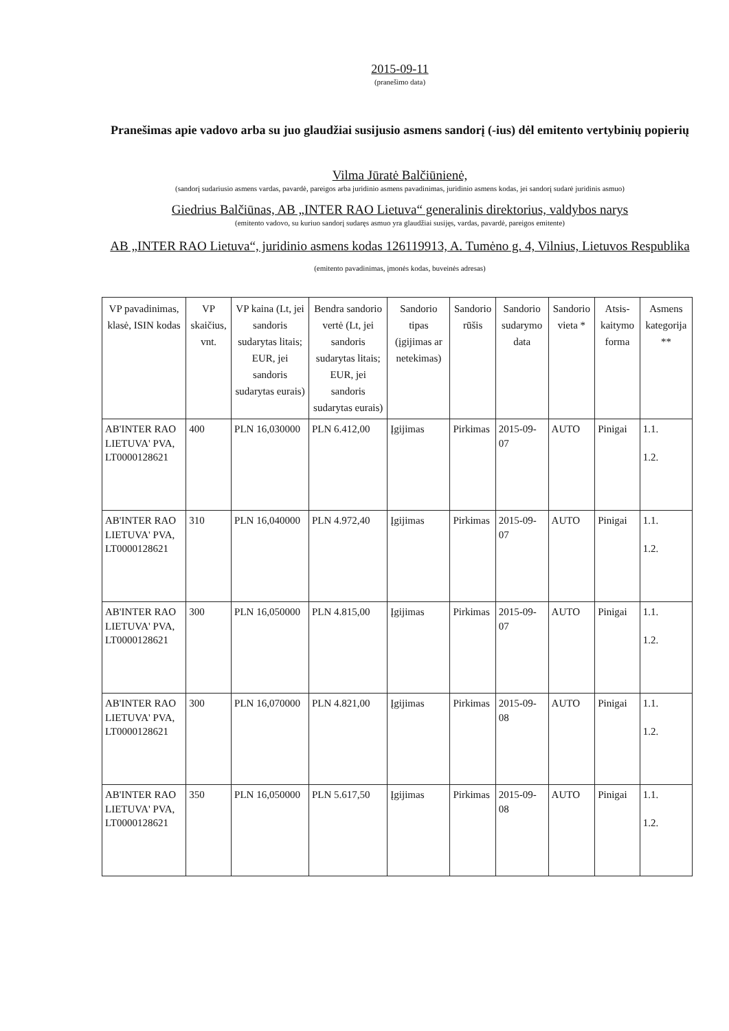2015-09-11
(pranešimo data)
Pranešimas apie vadovo arba su juo glaudžiai susijusio asmens sandorį (-ius) dėl emitento vertybinių popierių
Vilma Jūratė Balčiūnienė,
(sandorį sudariusio asmens vardas, pavardė, pareigos arba juridinio asmens pavadinimas, juridinio asmens kodas, jei sandorį sudarė juridinis asmuo)
Giedrius Balčiūnas, AB „INTER RAO Lietuva“ generalinis direktorius, valdybos narys
(emitento vadovo, su kuriuo sandorį sudaręs asmuo yra glaudžiai susijęs, vardas, pavardė, pareigos emitente)
AB „INTER RAO Lietuva“, juridinio asmens kodas 126119913, A. Tumėno g. 4, Vilnius, Lietuvos Respublika
(emitento pavadinimas, įmonės kodas, buveinės adresas)
| VP pavadinimas, klasė, ISIN kodas | VP skaičius, vnt. | VP kaina (Lt, jei sandoris sudarytas litais; EUR, jei sandoris sudarytas eurais) | Bendra sandorio vertė (Lt, jei sandoris sudarytas litais; EUR, jei sandoris sudarytas eurais) | Sandorio tipas (įgijimas ar netekimas) | Sandorio rūšis | Sandorio sudarymo data | Sandorio vieta * | Atsis-kaitymo forma | Asmens kategorija ** |
| --- | --- | --- | --- | --- | --- | --- | --- | --- | --- |
| AB'INTER RAO LIETUVA' PVA, LT0000128621 | 400 | PLN 16,030000 | PLN 6.412,00 | Įgijimas | Pirkimas | 2015-09-07 | AUTO | Pinigai | 1.1. 1.2. |
| AB'INTER RAO LIETUVA' PVA, LT0000128621 | 310 | PLN 16,040000 | PLN 4.972,40 | Įgijimas | Pirkimas | 2015-09-07 | AUTO | Pinigai | 1.1. 1.2. |
| AB'INTER RAO LIETUVA' PVA, LT0000128621 | 300 | PLN 16,050000 | PLN 4.815,00 | Įgijimas | Pirkimas | 2015-09-07 | AUTO | Pinigai | 1.1. 1.2. |
| AB'INTER RAO LIETUVA' PVA, LT0000128621 | 300 | PLN 16,070000 | PLN 4.821,00 | Įgijimas | Pirkimas | 2015-09-08 | AUTO | Pinigai | 1.1. 1.2. |
| AB'INTER RAO LIETUVA' PVA, LT0000128621 | 350 | PLN 16,050000 | PLN 5.617,50 | Įgijimas | Pirkimas | 2015-09-08 | AUTO | Pinigai | 1.1. 1.2. |